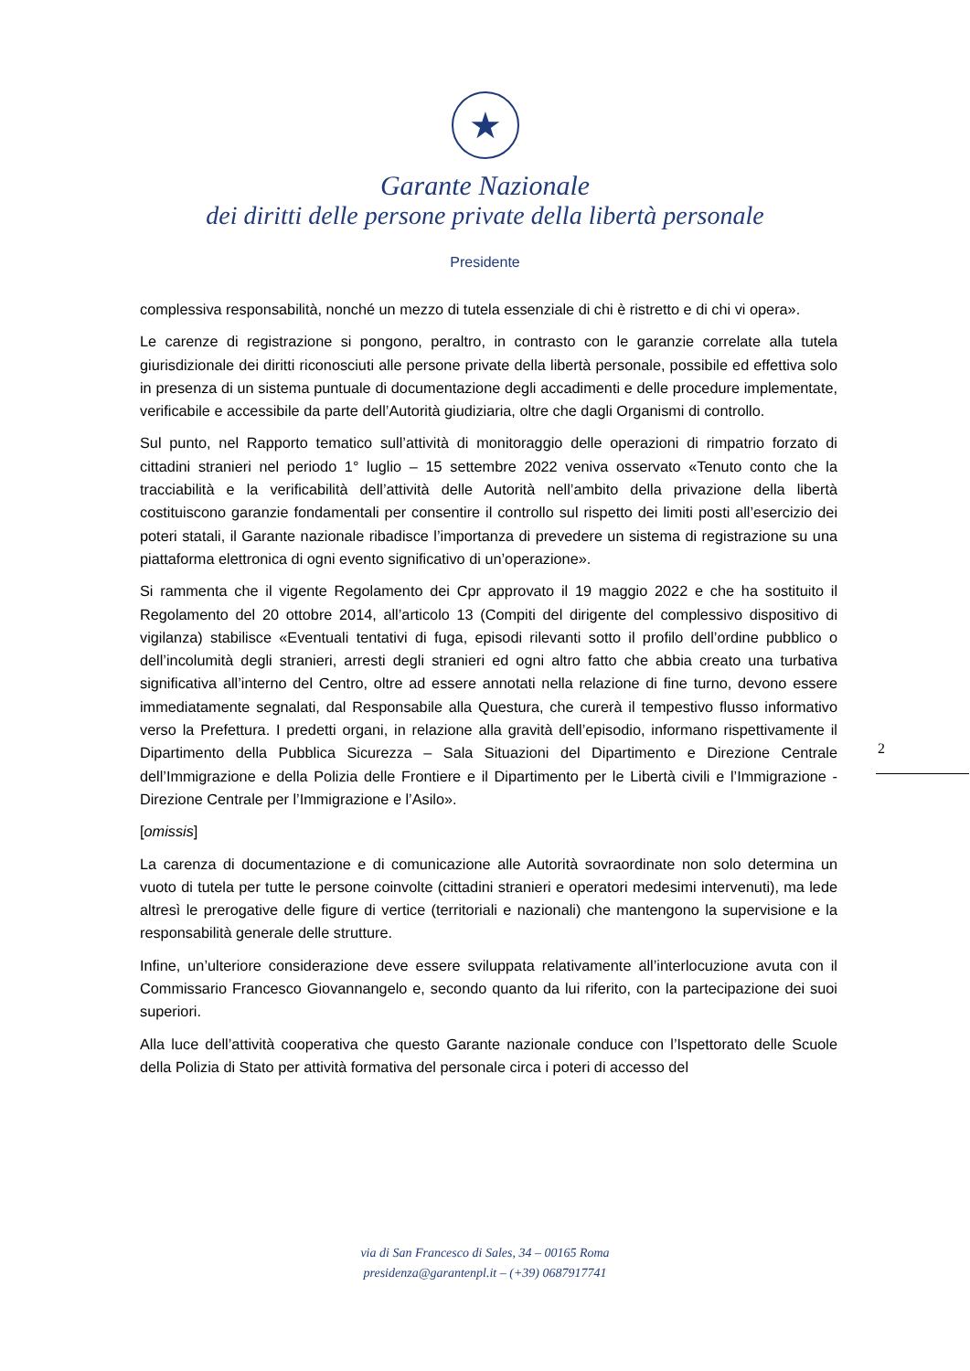★
Garante Nazionale
dei diritti delle persone private della libertà personale
Presidente
complessiva responsabilità, nonché un mezzo di tutela essenziale di chi è ristretto e di chi vi opera».
Le carenze di registrazione si pongono, peraltro, in contrasto con le garanzie correlate alla tutela giurisdizionale dei diritti riconosciuti alle persone private della libertà personale, possibile ed effettiva solo in presenza di un sistema puntuale di documentazione degli accadimenti e delle procedure implementate, verificabile e accessibile da parte dell’Autorità giudiziaria, oltre che dagli Organismi di controllo.
Sul punto, nel Rapporto tematico sull’attività di monitoraggio delle operazioni di rimpatrio forzato di cittadini stranieri nel periodo 1° luglio – 15 settembre 2022 veniva osservato «Tenuto conto che la tracciabilità e la verificabilità dell’attività delle Autorità nell’ambito della privazione della libertà costituiscono garanzie fondamentali per consentire il controllo sul rispetto dei limiti posti all’esercizio dei poteri statali, il Garante nazionale ribadisce l’importanza di prevedere un sistema di registrazione su una piattaforma elettronica di ogni evento significativo di un’operazione».
Si rammenta che il vigente Regolamento dei Cpr approvato il 19 maggio 2022 e che ha sostituito il Regolamento del 20 ottobre 2014, all’articolo 13 (Compiti del dirigente del complessivo dispositivo di vigilanza) stabilisce «Eventuali tentativi di fuga, episodi rilevanti sotto il profilo dell’ordine pubblico o dell’incolumità degli stranieri, arresti degli stranieri ed ogni altro fatto che abbia creato una turbativa significativa all’interno del Centro, oltre ad essere annotati nella relazione di fine turno, devono essere immediatamente segnalati, dal Responsabile alla Questura, che curerà il tempestivo flusso informativo verso la Prefettura. I predetti organi, in relazione alla gravità dell’episodio, informano rispettivamente il Dipartimento della Pubblica Sicurezza – Sala Situazioni del Dipartimento e Direzione Centrale dell’Immigrazione e della Polizia delle Frontiere e il Dipartimento per le Libertà civili e l’Immigrazione - Direzione Centrale per l’Immigrazione e l’Asilo».
[omissis]
La carenza di documentazione e di comunicazione alle Autorità sovraordinate non solo determina un vuoto di tutela per tutte le persone coinvolte (cittadini stranieri e operatori medesimi intervenuti), ma lede altresì le prerogative delle figure di vertice (territoriali e nazionali) che mantengono la supervisione e la responsabilità generale delle strutture.
Infine, un’ulteriore considerazione deve essere sviluppata relativamente all’interlocuzione avuta con il Commissario Francesco Giovannangelo e, secondo quanto da lui riferito, con la partecipazione dei suoi superiori.
Alla luce dell’attività cooperativa che questo Garante nazionale conduce con l’Ispettorato delle Scuole della Polizia di Stato per attività formativa del personale circa i poteri di accesso del
2
via di San Francesco di Sales, 34 – 00165 Roma
presidenza@garantenpl.it – (+39) 0687917741